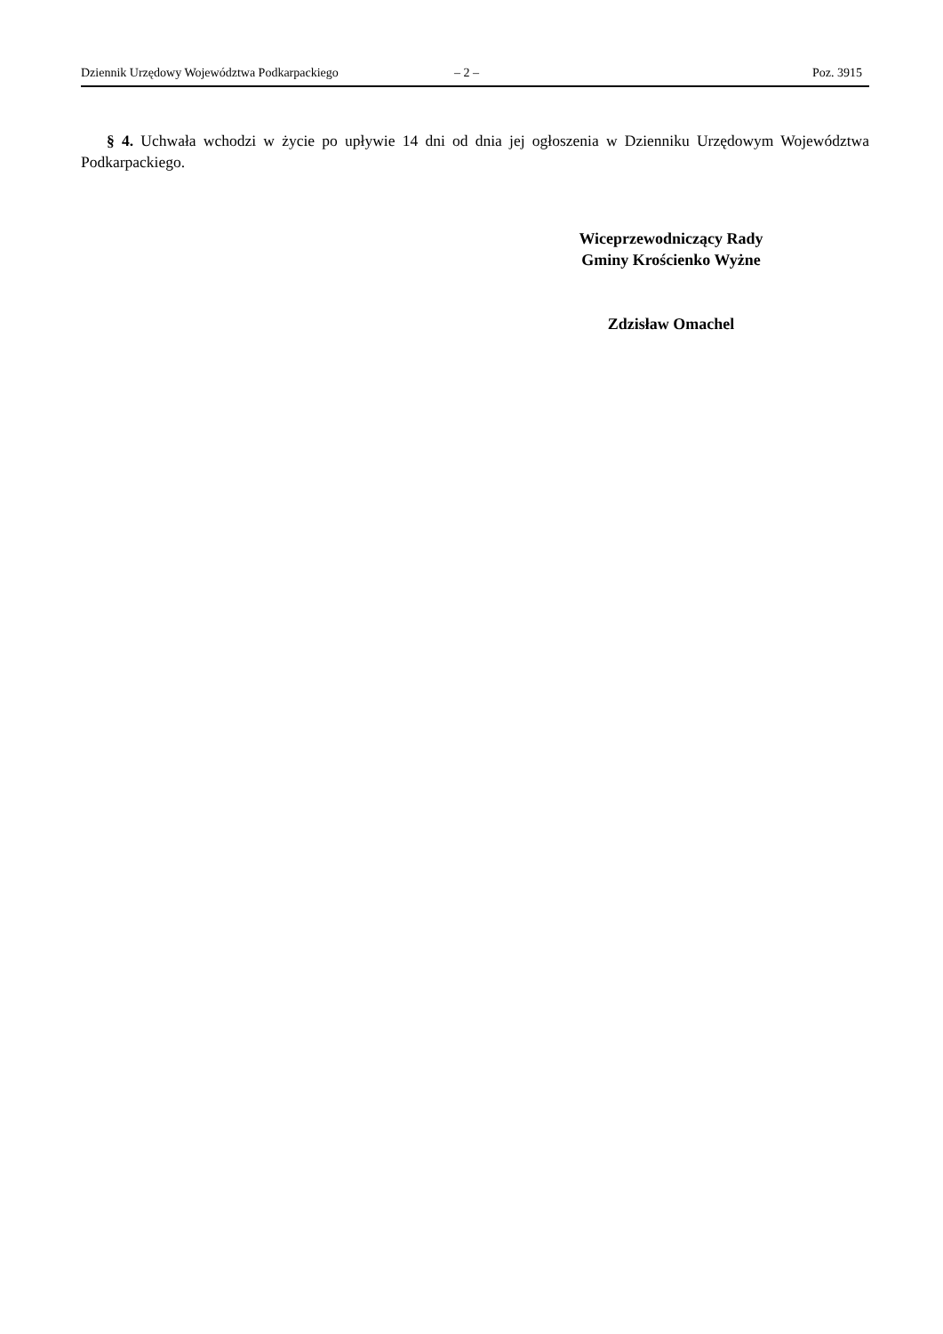Dziennik Urzędowy Województwa Podkarpackiego – 2 – Poz. 3915
§ 4. Uchwała wchodzi w życie po upływie 14 dni od dnia jej ogłoszenia w Dzienniku Urzędowym Województwa Podkarpackiego.
Wiceprzewodniczący Rady
Gminy Krościenko Wyżne
Zdzisław Omachel